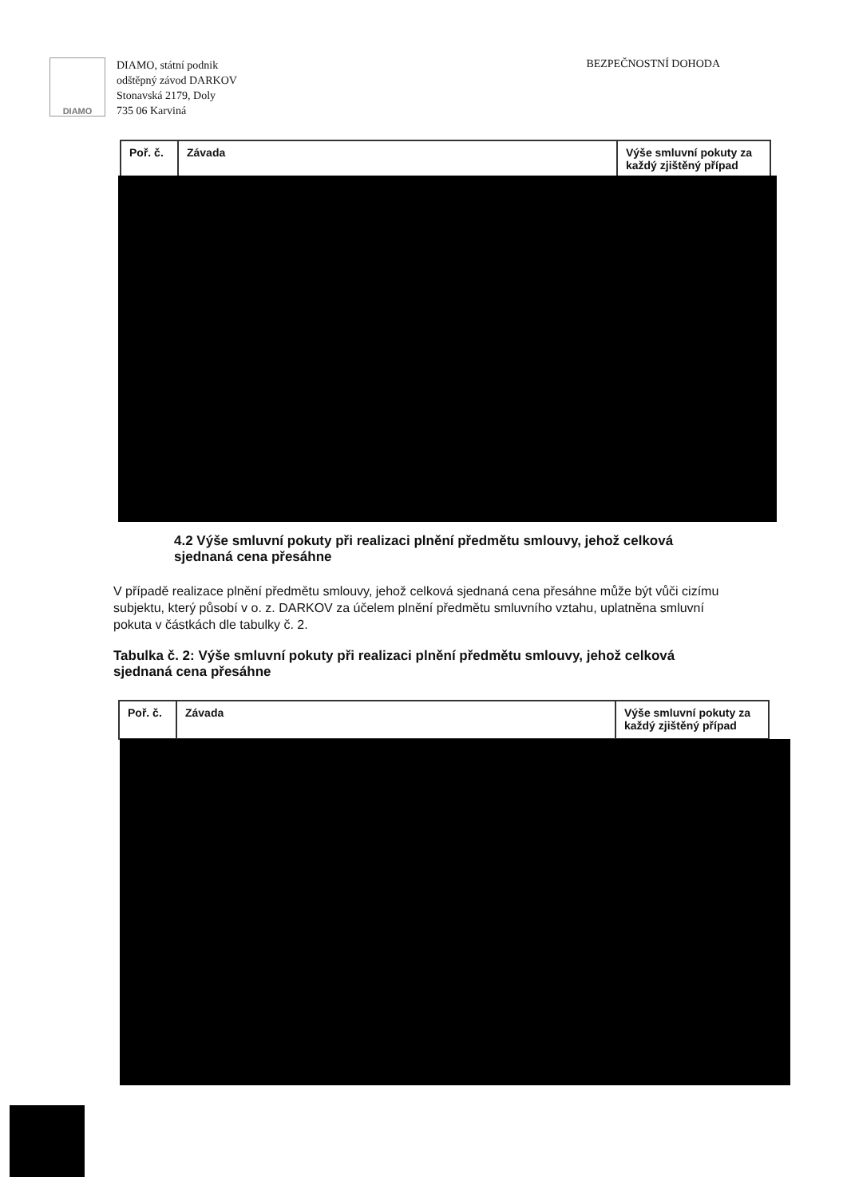DIAMO
DIAMO, státní podnik
odštěpný závod DARKOV
Stonavská 2179, Doly
735 06 Karviná
BEZPEČNOSTNÍ DOHODA
| Poř. č. | Závada | Výše smluvní pokuty za každý zjištěný případ |
4.2 Výše smluvní pokuty při realizaci plnění předmětu smlouvy, jehož celková sjednaná cena přesáhne
V případě realizace plnění předmětu smlouvy, jehož celková sjednaná cena přesáhne může být vůči cizímu subjektu, který působí v o. z. DARKOV za účelem plnění předmětu smluvního vztahu, uplatněna smluvní pokuta v částkách dle tabulky č. 2.
Tabulka č. 2: Výše smluvní pokuty při realizaci plnění předmětu smlouvy, jehož celková sjednaná cena přesáhne
| Poř. č. | Závada | Výše smluvní pokuty za každý zjištěný případ |